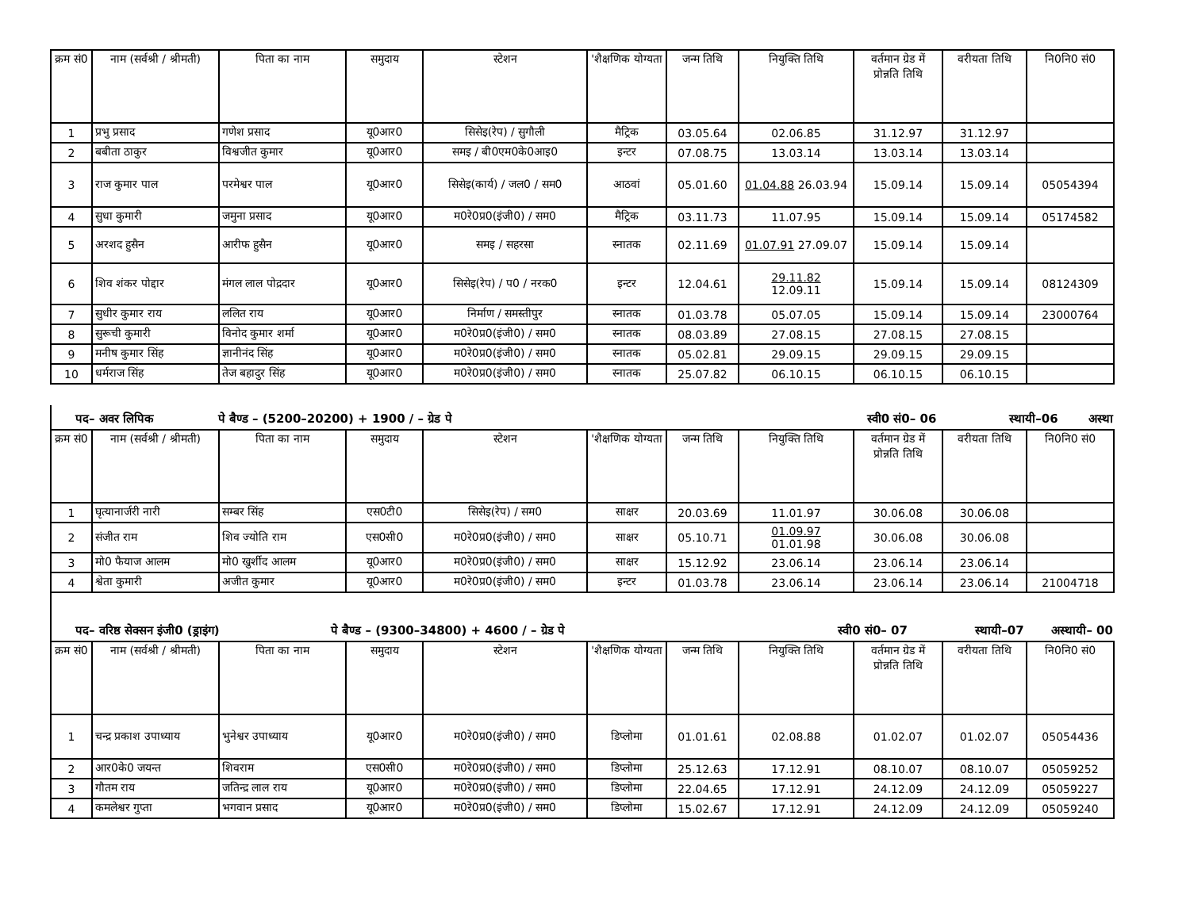| क्रम सं0 | नाम (सर्वश्री / श्रीमती) | पिता का नाम | समुदाय | स्टेशन | 'शैक्षणिक योग्यता | जन्म तिथि | नियुक्ति तिथि | वर्तमान ग्रेड में प्रोन्नति तिथि | वरीयता तिथि | नि0नि0 सं0 |
| --- | --- | --- | --- | --- | --- | --- | --- | --- | --- | --- |
| 1 | प्रभु प्रसाद | गणेश प्रसाद | यू0आर0 | सिसेइ(रेप) / सुगौली | मैट्रिक | 03.05.64 | 02.06.85 | 31.12.97 | 31.12.97 | |
| 2 | बबीता ठाकुर | विश्वजीत कुमार | यू0आर0 | समइ / बी0एम0के0आइ0 | इन्टर | 07.08.75 | 13.03.14 | 13.03.14 | 13.03.14 | |
| 3 | राज कुमार पाल | परमेश्वर पाल | यू0आर0 | सिसेइ(कार्य) / जल0 / सम0 | आठवां | 05.01.60 | 01.04.88 26.03.94 | 15.09.14 | 15.09.14 | 05054394 |
| 4 | सुधा कुमारी | जमुना प्रसाद | यू0आर0 | म0रे0प्र0(इंजी0) / सम0 | मैट्रिक | 03.11.73 | 11.07.95 | 15.09.14 | 15.09.14 | 05174582 |
| 5 | अरशद हुसैन | आरीफ हुसैन | यू0आर0 | समइ / सहरसा | स्नातक | 02.11.69 | 01.07.91 27.09.07 | 15.09.14 | 15.09.14 | |
| 6 | शिव शंकर पोद्दार | मंगल लाल पोद्रदार | यू0आर0 | सिसेइ(रेप) / प0 / नरक0 | इन्टर | 12.04.61 | 29.11.82 12.09.11 | 15.09.14 | 15.09.14 | 08124309 |
| 7 | सुधीर कुमार राय | ललित राय | यू0आर0 | निर्माण / समस्तीपुर | स्नातक | 01.03.78 | 05.07.05 | 15.09.14 | 15.09.14 | 23000764 |
| 8 | सुरूची कुमारी | विनोद कुमार शर्मा | यू0आर0 | म0रे0प्र0(इंजी0) / सम0 | स्नातक | 08.03.89 | 27.08.15 | 27.08.15 | 27.08.15 | |
| 9 | मनीष कुमार सिंह | ज्ञानीनंद सिंह | यू0आर0 | म0रे0प्र0(इंजी0) / सम0 | स्नातक | 05.02.81 | 29.09.15 | 29.09.15 | 29.09.15 | |
| 10 | धर्मराज सिंह | तेज बहादुर सिंह | यू0आर0 | म0रे0प्र0(इंजी0) / सम0 | स्नातक | 25.07.82 | 06.10.15 | 06.10.15 | 06.10.15 | |
पद– अवर लिपिक पे बैण्ड – (5200–20200) + 1900 / – ग्रेड पे स्वी0 सं0– 06 स्थायी–06 अस्था
| क्रम सं0 | नाम (सर्वश्री / श्रीमती) | पिता का नाम | समुदाय | स्टेशन | 'शैक्षणिक योग्यता | जन्म तिथि | नियुक्ति तिथि | वर्तमान ग्रेड में प्रोन्नति तिथि | वरीयता तिथि | नि0नि0 सं0 |
| --- | --- | --- | --- | --- | --- | --- | --- | --- | --- | --- |
| 1 | घृत्यानार्जरी नारी | सम्बर सिंह | एस0टी0 | सिसेइ(रेप) / सम0 | साक्षर | 20.03.69 | 11.01.97 | 30.06.08 | 30.06.08 | |
| 2 | संजीत राम | शिव ज्योति राम | एस0सी0 | म0रे0प्र0(इंजी0) / सम0 | साक्षर | 05.10.71 | 01.09.97 01.01.98 | 30.06.08 | 30.06.08 | |
| 3 | मो0 फैयाज आलम | मो0 खुर्शीद आलम | यू0आर0 | म0रे0प्र0(इंजी0) / सम0 | साक्षर | 15.12.92 | 23.06.14 | 23.06.14 | 23.06.14 | |
| 4 | श्वेता कुमारी | अजीत कुमार | यू0आर0 | म0रे0प्र0(इंजी0) / सम0 | इन्टर | 01.03.78 | 23.06.14 | 23.06.14 | 23.06.14 | 21004718 |
पद– वरिष्ठ सेक्सन इंजी0 (ड्राइंग) पे बैण्ड – (9300–34800) + 4600 / – ग्रेड पे स्वी0 सं0– 07 स्थायी–07 अस्थायी– 00
| क्रम सं0 | नाम (सर्वश्री / श्रीमती) | पिता का नाम | समुदाय | स्टेशन | 'शैक्षणिक योग्यता | जन्म तिथि | नियुक्ति तिथि | वर्तमान ग्रेड में प्रोन्नति तिथि | वरीयता तिथि | नि0नि0 सं0 |
| --- | --- | --- | --- | --- | --- | --- | --- | --- | --- | --- |
| 1 | चन्द्र प्रकाश उपाध्याय | भुनेश्वर उपाध्याय | यू0आर0 | म0रे0प्र0(इंजी0) / सम0 | डिप्लोमा | 01.01.61 | 02.08.88 | 01.02.07 | 01.02.07 | 05054436 |
| 2 | आर0के0 जयन्त | शिवराम | एस0सी0 | म0रे0प्र0(इंजी0) / सम0 | डिप्लोमा | 25.12.63 | 17.12.91 | 08.10.07 | 08.10.07 | 05059252 |
| 3 | गौतम राय | जतिन्द्र लाल राय | यू0आर0 | म0रे0प्र0(इंजी0) / सम0 | डिप्लोमा | 22.04.65 | 17.12.91 | 24.12.09 | 24.12.09 | 05059227 |
| 4 | कमलेश्वर गुप्ता | भगवान प्रसाद | यू0आर0 | म0रे0प्र0(इंजी0) / सम0 | डिप्लोमा | 15.02.67 | 17.12.91 | 24.12.09 | 24.12.09 | 05059240 |